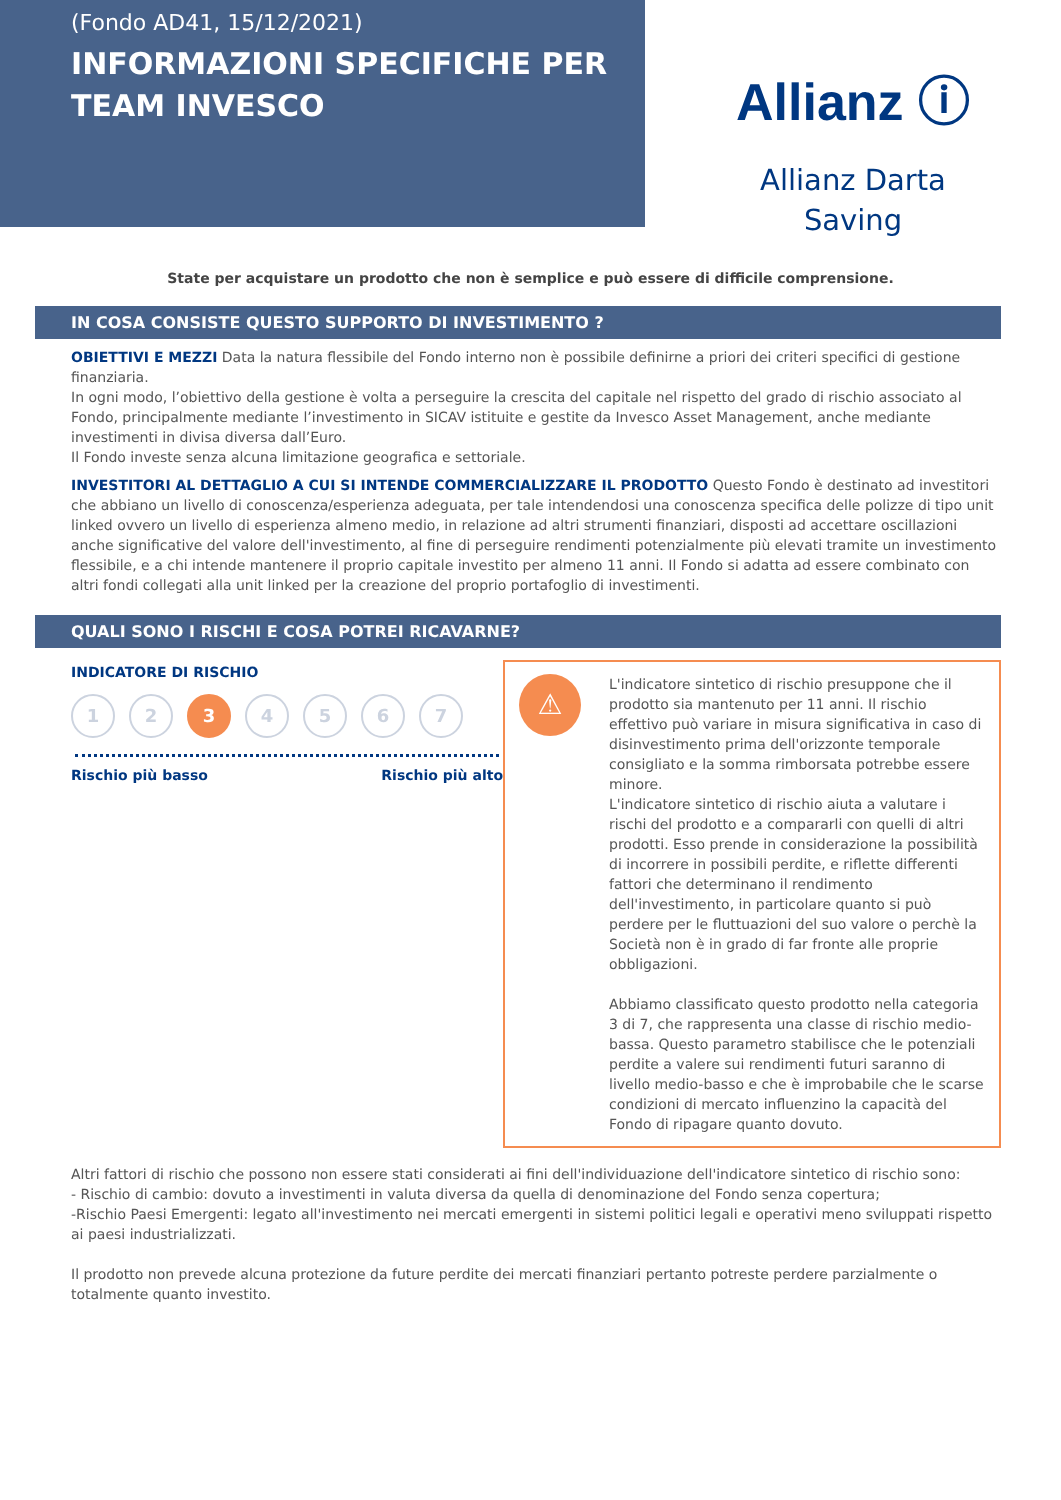(Fondo AD41, 15/12/2021)
INFORMAZIONI SPECIFICHE PER TEAM INVESCO
Allianz ⓘ
Allianz Darta
Saving
State per acquistare un prodotto che non è semplice e può essere di difficile comprensione.
IN COSA CONSISTE QUESTO SUPPORTO DI INVESTIMENTO ?
OBIETTIVI E MEZZI Data la natura flessibile del Fondo interno non è possibile definirne a priori dei criteri specifici di gestione finanziaria.
In ogni modo, l’obiettivo della gestione è volta a perseguire la crescita del capitale nel rispetto del grado di rischio associato al Fondo, principalmente mediante l’investimento in SICAV istituite e gestite da Invesco Asset Management, anche mediante investimenti in divisa diversa dall’Euro.
Il Fondo investe senza alcuna limitazione geografica e settoriale.
INVESTITORI AL DETTAGLIO A CUI SI INTENDE COMMERCIALIZZARE IL PRODOTTO Questo Fondo è destinato ad investitori che abbiano un livello di conoscenza/esperienza adeguata, per tale intendendosi una conoscenza specifica delle polizze di tipo unit linked ovvero un livello di esperienza almeno medio, in relazione ad altri strumenti finanziari, disposti ad accettare oscillazioni anche significative del valore dell'investimento, al fine di perseguire rendimenti potenzialmente più elevati tramite un investimento flessibile, e a chi intende mantenere il proprio capitale investito per almeno 11 anni. Il Fondo si adatta ad essere combinato con altri fondi collegati alla unit linked per la creazione del proprio portafoglio di investimenti.
QUALI SONO I RISCHI E COSA POTREI RICAVARNE?
INDICATORE DI RISCHIO
1 2 3 4567
Rischio più basso Rischio più alto
⚠
L'indicatore sintetico di rischio presuppone che il prodotto sia mantenuto per 11 anni. Il rischio effettivo può variare in misura significativa in caso di disinvestimento prima dell'orizzonte temporale consigliato e la somma rimborsata potrebbe essere minore.
L'indicatore sintetico di rischio aiuta a valutare i rischi del prodotto e a compararli con quelli di altri prodotti. Esso prende in considerazione la possibilità di incorrere in possibili perdite, e riflette differenti fattori che determinano il rendimento dell'investimento, in particolare quanto si può perdere per le fluttuazioni del suo valore o perchè la Società non è in grado di far fronte alle proprie obbligazioni.
Abbiamo classificato questo prodotto nella categoria 3 di 7, che rappresenta una classe di rischio medio-bassa. Questo parametro stabilisce che le potenziali perdite a valere sui rendimenti futuri saranno di livello medio-basso e che è improbabile che le scarse condizioni di mercato influenzino la capacità del Fondo di ripagare quanto dovuto.
Altri fattori di rischio che possono non essere stati considerati ai fini dell'individuazione dell'indicatore sintetico di rischio sono:
- Rischio di cambio: dovuto a investimenti in valuta diversa da quella di denominazione del Fondo senza copertura;
-Rischio Paesi Emergenti: legato all'investimento nei mercati emergenti in sistemi politici legali e operativi meno sviluppati rispetto ai paesi industrializzati.
Il prodotto non prevede alcuna protezione da future perdite dei mercati finanziari pertanto potreste perdere parzialmente o totalmente quanto investito.